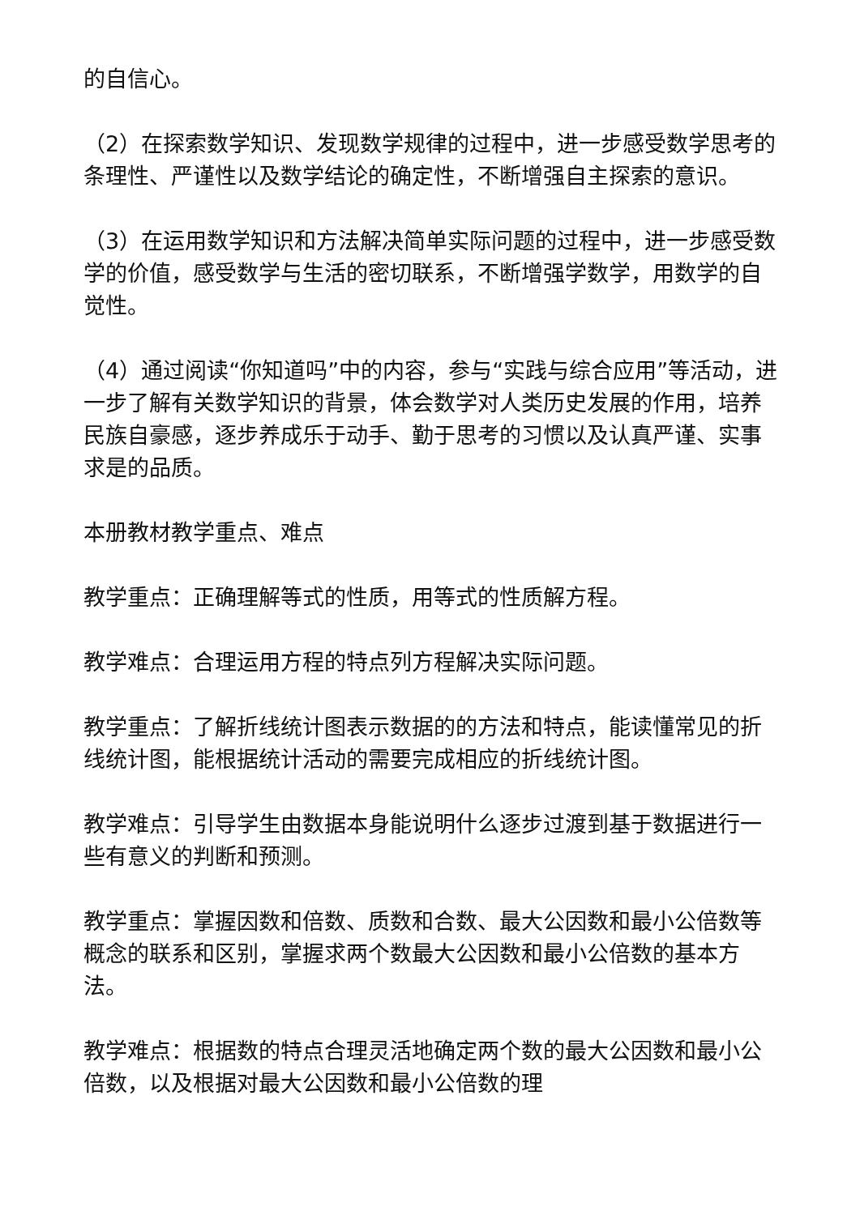的自信心。
（2）在探索数学知识、发现数学规律的过程中，进一步感受数学思考的条理性、严谨性以及数学结论的确定性，不断增强自主探索的意识。
（3）在运用数学知识和方法解决简单实际问题的过程中，进一步感受数学的价值，感受数学与生活的密切联系，不断增强学数学，用数学的自觉性。
（4）通过阅读“你知道吗”中的内容，参与“实践与综合应用”等活动，进一步了解有关数学知识的背景，体会数学对人类历史发展的作用，培养民族自豪感，逐步养成乐于动手、勤于思考的习惯以及认真严谨、实事求是的品质。
本册教材教学重点、难点
教学重点：正确理解等式的性质，用等式的性质解方程。
教学难点：合理运用方程的特点列方程解决实际问题。
教学重点：了解折线统计图表示数据的的方法和特点，能读懂常见的折线统计图，能根据统计活动的需要完成相应的折线统计图。
教学难点：引导学生由数据本身能说明什么逐步过渡到基于数据进行一些有意义的判断和预测。
教学重点：掌握因数和倍数、质数和合数、最大公因数和最小公倍数等概念的联系和区别，掌握求两个数最大公因数和最小公倍数的基本方法。
教学难点：根据数的特点合理灵活地确定两个数的最大公因数和最小公倍数，以及根据对最大公因数和最小公倍数的理